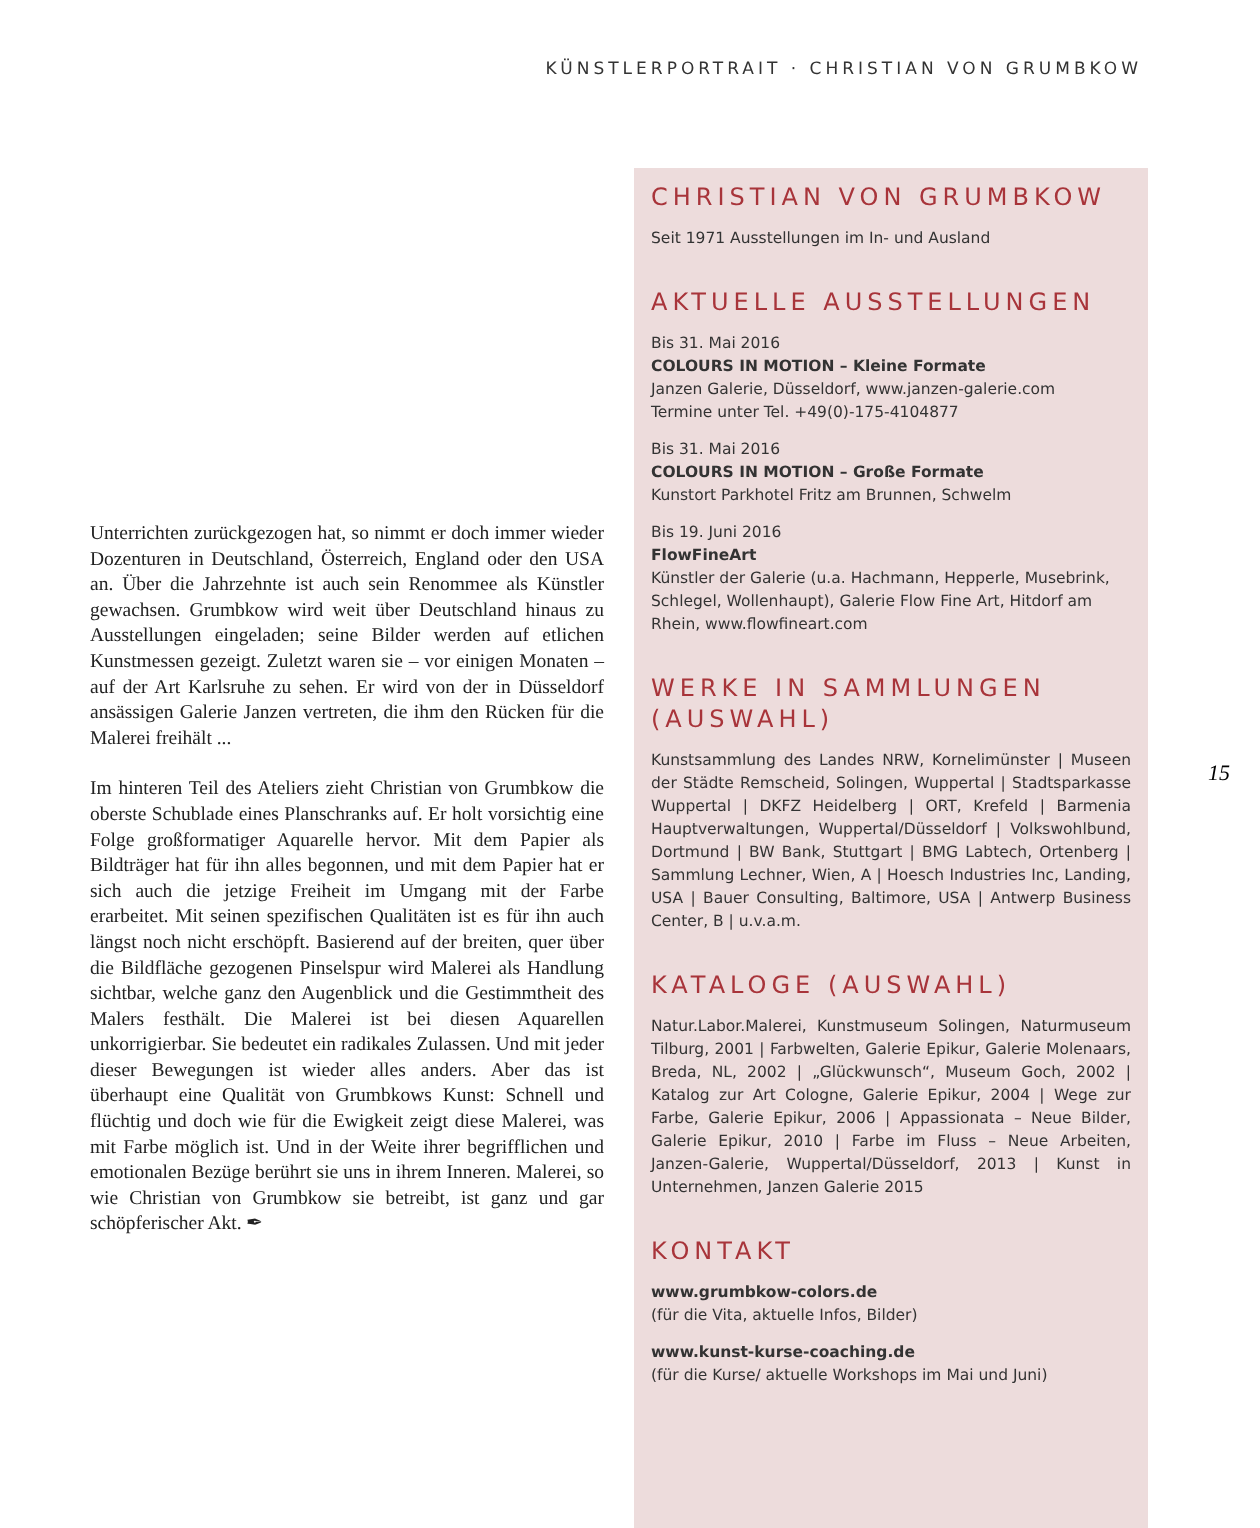KÜNSTLERPORTRAIT · CHRISTIAN VON GRUMBKOW
Unterrichten zurückgezogen hat, so nimmt er doch immer wieder Dozenturen in Deutschland, Österreich, England oder den USA an. Über die Jahrzehnte ist auch sein Renommee als Künstler gewachsen. Grumbkow wird weit über Deutschland hinaus zu Ausstellungen eingeladen; seine Bilder werden auf etlichen Kunstmessen gezeigt. Zuletzt waren sie – vor einigen Monaten – auf der Art Karlsruhe zu sehen. Er wird von der in Düsseldorf ansässigen Galerie Janzen vertreten, die ihm den Rücken für die Malerei freihält ...
Im hinteren Teil des Ateliers zieht Christian von Grumbkow die oberste Schublade eines Planschranks auf. Er holt vorsichtig eine Folge großformatiger Aquarelle hervor. Mit dem Papier als Bildträger hat für ihn alles begonnen, und mit dem Papier hat er sich auch die jetzige Freiheit im Umgang mit der Farbe erarbeitet. Mit seinen spezifischen Qualitäten ist es für ihn auch längst noch nicht erschöpft. Basierend auf der breiten, quer über die Bildfläche gezogenen Pinselspur wird Malerei als Handlung sichtbar, welche ganz den Augenblick und die Gestimmtheit des Malers festhält. Die Malerei ist bei diesen Aquarellen unkorrigierbar. Sie bedeutet ein radikales Zulassen. Und mit jeder dieser Bewegungen ist wieder alles anders. Aber das ist überhaupt eine Qualität von Grumbkows Kunst: Schnell und flüchtig und doch wie für die Ewigkeit zeigt diese Malerei, was mit Farbe möglich ist. Und in der Weite ihrer begrifflichen und emotionalen Bezüge berührt sie uns in ihrem Inneren. Malerei, so wie Christian von Grumbkow sie betreibt, ist ganz und gar schöpferischer Akt. ✒
CHRISTIAN VON GRUMBKOW
Seit 1971 Ausstellungen im In- und Ausland
AKTUELLE AUSSTELLUNGEN
Bis 31. Mai 2016
COLOURS IN MOTION – Kleine Formate
Janzen Galerie, Düsseldorf, www.janzen-galerie.com
Termine unter Tel. +49(0)-175-4104877
Bis 31. Mai 2016
COLOURS IN MOTION – Große Formate
Kunstort Parkhotel Fritz am Brunnen, Schwelm
Bis 19. Juni 2016
FlowFineArt
Künstler der Galerie (u.a. Hachmann, Hepperle, Musebrink, Schlegel, Wollenhaupt), Galerie Flow Fine Art, Hitdorf am Rhein, www.flowfineart.com
WERKE IN SAMMLUNGEN (AUSWAHL)
Kunstsammlung des Landes NRW, Kornelimünster | Museen der Städte Remscheid, Solingen, Wuppertal | Stadtsparkasse Wuppertal | DKFZ Heidelberg | ORT, Krefeld | Barmenia Hauptverwaltungen, Wuppertal/Düsseldorf | Volkswohlbund, Dortmund | BW Bank, Stuttgart | BMG Labtech, Ortenberg | Sammlung Lechner, Wien, A | Hoesch Industries Inc, Landing, USA | Bauer Consulting, Baltimore, USA | Antwerp Business Center, B | u.v.a.m.
KATALOGE (AUSWAHL)
Natur.Labor.Malerei, Kunstmuseum Solingen, Naturmuseum Tilburg, 2001 | Farbwelten, Galerie Epikur, Galerie Molenaars, Breda, NL, 2002 | „Glückwunsch“, Museum Goch, 2002 | Katalog zur Art Cologne, Galerie Epikur, 2004 | Wege zur Farbe, Galerie Epikur, 2006 | Appassionata – Neue Bilder, Galerie Epikur, 2010 | Farbe im Fluss – Neue Arbeiten, Janzen-Galerie, Wuppertal/Düsseldorf, 2013 | Kunst in Unternehmen, Janzen Galerie 2015
KONTAKT
www.grumbkow-colors.de
(für die Vita, aktuelle Infos, Bilder)
www.kunst-kurse-coaching.de
(für die Kurse/ aktuelle Workshops im Mai und Juni)
15